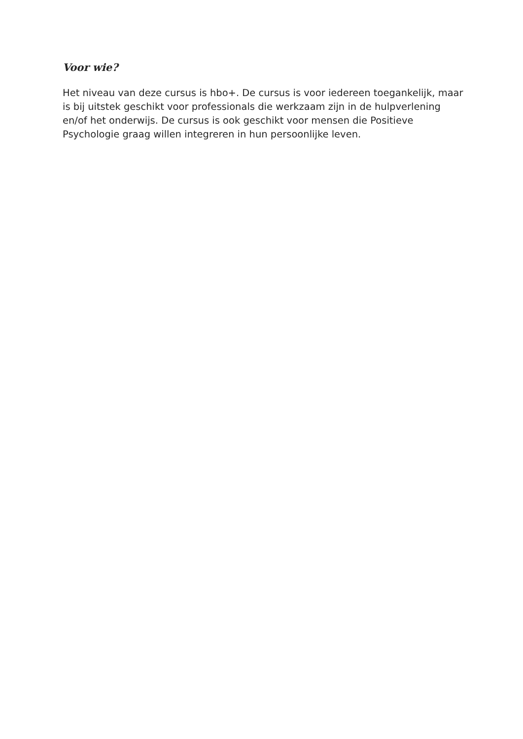Voor wie?
Het niveau van deze cursus is hbo+. De cursus is voor iedereen toegankelijk, maar is bij uitstek geschikt voor professionals die werkzaam zijn in de hulpverlening en/of het onderwijs. De cursus is ook geschikt voor mensen die Positieve Psychologie graag willen integreren in hun persoonlijke leven.